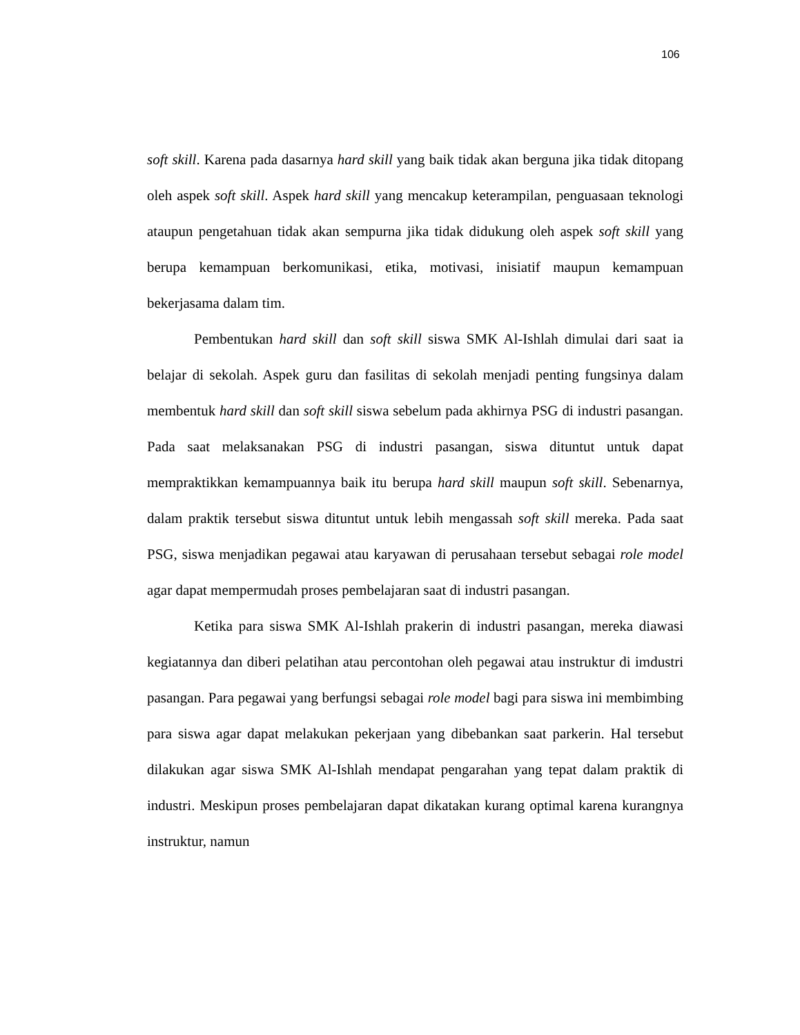106
soft skill. Karena pada dasarnya hard skill yang baik tidak akan berguna jika tidak ditopang oleh aspek soft skill. Aspek hard skill yang mencakup keterampilan, penguasaan teknologi ataupun pengetahuan tidak akan sempurna jika tidak didukung oleh aspek soft skill yang berupa kemampuan berkomunikasi, etika, motivasi, inisiatif maupun kemampuan bekerjasama dalam tim.
Pembentukan hard skill dan soft skill siswa SMK Al-Ishlah dimulai dari saat ia belajar di sekolah. Aspek guru dan fasilitas di sekolah menjadi penting fungsinya dalam membentuk hard skill dan soft skill siswa sebelum pada akhirnya PSG di industri pasangan. Pada saat melaksanakan PSG di industri pasangan, siswa dituntut untuk dapat mempraktikkan kemampuannya baik itu berupa hard skill maupun soft skill. Sebenarnya, dalam praktik tersebut siswa dituntut untuk lebih mengassah soft skill mereka. Pada saat PSG, siswa menjadikan pegawai atau karyawan di perusahaan tersebut sebagai role model agar dapat mempermudah proses pembelajaran saat di industri pasangan.
Ketika para siswa SMK Al-Ishlah prakerin di industri pasangan, mereka diawasi kegiatannya dan diberi pelatihan atau percontohan oleh pegawai atau instruktur di imdustri pasangan. Para pegawai yang berfungsi sebagai role model bagi para siswa ini membimbing para siswa agar dapat melakukan pekerjaan yang dibebankan saat parkerin. Hal tersebut dilakukan agar siswa SMK Al-Ishlah mendapat pengarahan yang tepat dalam praktik di industri. Meskipun proses pembelajaran dapat dikatakan kurang optimal karena kurangnya instruktur, namun